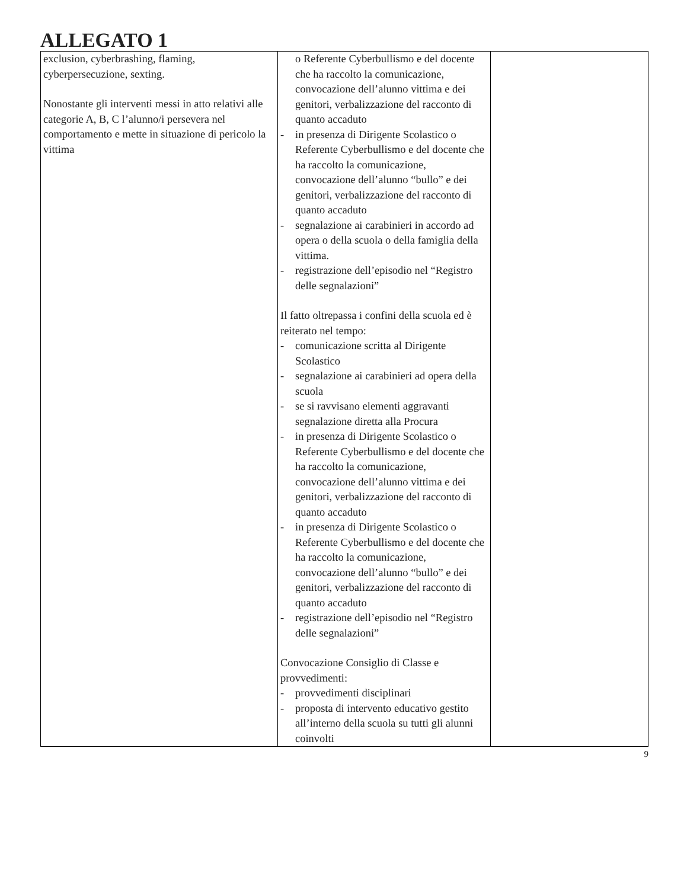ALLEGATO 1
| exclusion, cyberbrashing, flaming, cyberpersecuzione, sexting. Nonostante gli interventi messi in atto relativi alle categorie A, B, C l’alunno/i persevera nel comportamento e mette in situazione di pericolo la vittima | o Referente Cyberbullismo e del docente che ha raccolto la comunicazione, convocazione dell’alunno vittima e dei genitori, verbalizzazione del racconto di quanto accaduto - in presenza di Dirigente Scolastico o Referente Cyberbullismo e del docente che ha raccolto la comunicazione, convocazione dell’alunno “bullo” e dei genitori, verbalizzazione del racconto di quanto accaduto - segnalazione ai carabinieri in accordo ad opera o della scuola o della famiglia della vittima. - registrazione dell’episodio nel “Registro delle segnalazioni” Il fatto oltrepassa i confini della scuola ed è reiterato nel tempo: - comunicazione scritta al Dirigente Scolastico - segnalazione ai carabinieri ad opera della scuola - se si ravvisano elementi aggravanti segnalazione diretta alla Procura - in presenza di Dirigente Scolastico o Referente Cyberbullismo e del docente che ha raccolto la comunicazione, convocazione dell’alunno vittima e dei genitori, verbalizzazione del racconto di quanto accaduto - in presenza di Dirigente Scolastico o Referente Cyberbullismo e del docente che ha raccolto la comunicazione, convocazione dell’alunno “bullo” e dei genitori, verbalizzazione del racconto di quanto accaduto - registrazione dell’episodio nel “Registro delle segnalazioni” Convocazione Consiglio di Classe e provvedimenti: - provvedimenti disciplinari - proposta di intervento educativo gestito all’interno della scuola su tutti gli alunni coinvolti | |
9